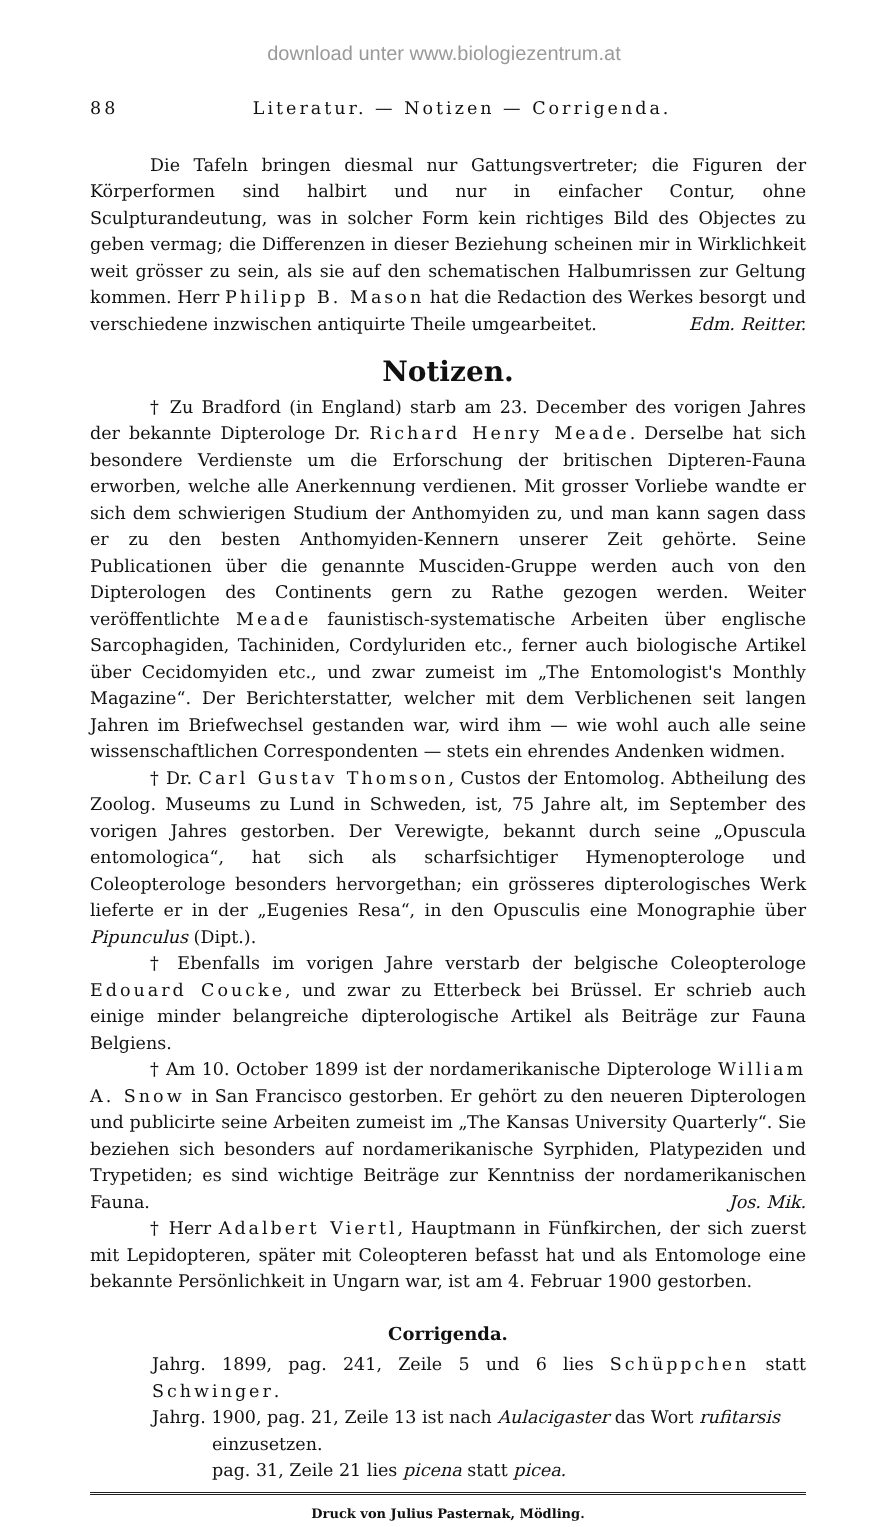download unter www.biologiezentrum.at
88 Literatur. — Notizen — Corrigenda.
Die Tafeln bringen diesmal nur Gattungsvertreter; die Figuren der Körperformen sind halbirt und nur in einfacher Contur, ohne Sculpturandeutung, was in solcher Form kein richtiges Bild des Objectes zu geben vermag; die Differenzen in dieser Beziehung scheinen mir in Wirklichkeit weit grösser zu sein, als sie auf den schematischen Halbumrissen zur Geltung kommen. Herr Philipp B. Mason hat die Redaction des Werkes besorgt und verschiedene inzwischen antiquirte Theile umgearbeitet. Edm. Reitter.
Notizen.
† Zu Bradford (in England) starb am 23. December des vorigen Jahres der bekannte Dipterologe Dr. Richard Henry Meade. Derselbe hat sich besondere Verdienste um die Erforschung der britischen Dipteren-Fauna erworben, welche alle Anerkennung verdienen. Mit grosser Vorliebe wandte er sich dem schwierigen Studium der Anthomyiden zu, und man kann sagen dass er zu den besten Anthomyiden-Kennern unserer Zeit gehörte. Seine Publicationen über die genannte Musciden-Gruppe werden auch von den Dipterologen des Continents gern zu Rathe gezogen werden. Weiter veröffentlichte Meade faunistisch-systematische Arbeiten über englische Sarcophagiden, Tachiniden, Cordyluriden etc., ferner auch biologische Artikel über Cecidomyiden etc., und zwar zumeist im „The Entomologist's Monthly Magazine“. Der Berichterstatter, welcher mit dem Verblichenen seit langen Jahren im Briefwechsel gestanden war, wird ihm — wie wohl auch alle seine wissenschaftlichen Correspondenten — stets ein ehrendes Andenken widmen.
† Dr. Carl Gustav Thomson, Custos der Entomolog. Abtheilung des Zoolog. Museums zu Lund in Schweden, ist, 75 Jahre alt, im September des vorigen Jahres gestorben. Der Verewigte, bekannt durch seine „Opuscula entomologica“, hat sich als scharfsichtiger Hymenopterologe und Coleopterologe besonders hervorgethan; ein grösseres dipterologisches Werk lieferte er in der „Eugenies Resa“, in den Opusculis eine Monographie über Pipunculus (Dipt.).
† Ebenfalls im vorigen Jahre verstarb der belgische Coleopterologe Edouard Coucke, und zwar zu Etterbeck bei Brüssel. Er schrieb auch einige minder belangreiche dipterologische Artikel als Beiträge zur Fauna Belgiens.
† Am 10. October 1899 ist der nordamerikanische Dipterologe William A. Snow in San Francisco gestorben. Er gehört zu den neueren Dipterologen und publicirte seine Arbeiten zumeist im „The Kansas University Quarterly“. Sie beziehen sich besonders auf nordamerikanische Syrphiden, Platypeziden und Trypetiden; es sind wichtige Beiträge zur Kenntniss der nordamerikanischen Fauna. Jos. Mik.
† Herr Adalbert Viertl, Hauptmann in Fünfkirchen, der sich zuerst mit Lepidopteren, später mit Coleopteren befasst hat und als Entomologe eine bekannte Persönlichkeit in Ungarn war, ist am 4. Februar 1900 gestorben.
Corrigenda.
Jahrg. 1899, pag. 241, Zeile 5 und 6 lies Schüppchen statt Schwinger.
Jahrg. 1900, pag. 21, Zeile 13 ist nach Aulacigaster das Wort rufitarsis
einzusetzen.
pag. 31, Zeile 21 lies picena statt picea.
Druck von Julius Pasternak, Mödling.